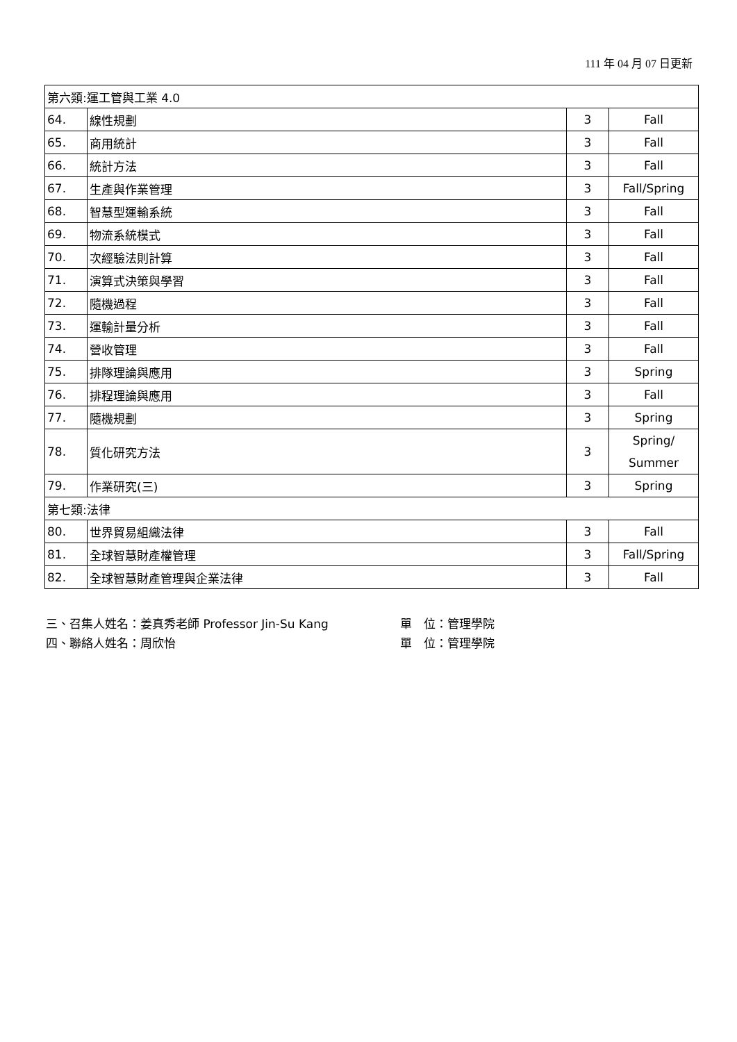111 年 04 月 07 日更新
| 第六類:運工管與工業 4.0 | | | |
| 64. | 線性規劃 | 3 | Fall |
| 65. | 商用統計 | 3 | Fall |
| 66. | 統計方法 | 3 | Fall |
| 67. | 生產與作業管理 | 3 | Fall/Spring |
| 68. | 智慧型運輸系統 | 3 | Fall |
| 69. | 物流系統模式 | 3 | Fall |
| 70. | 次經驗法則計算 | 3 | Fall |
| 71. | 演算式決策與學習 | 3 | Fall |
| 72. | 隨機過程 | 3 | Fall |
| 73. | 運輸計量分析 | 3 | Fall |
| 74. | 營收管理 | 3 | Fall |
| 75. | 排隊理論與應用 | 3 | Spring |
| 76. | 排程理論與應用 | 3 | Fall |
| 77. | 隨機規劃 | 3 | Spring |
| 78. | 質化研究方法 | 3 | Spring/ Summer |
| 79. | 作業研究(三) | 3 | Spring |
| 第七類:法律 | | | |
| 80. | 世界貿易組織法律 | 3 | Fall |
| 81. | 全球智慧財產權管理 | 3 | Fall/Spring |
| 82. | 全球智慧財產管理與企業法律 | 3 | Fall |
三、召集人姓名：姜真秀老師 Professor Jin-Su Kang 單　位：管理學院
四、聯絡人姓名：周欣怡 單　位：管理學院